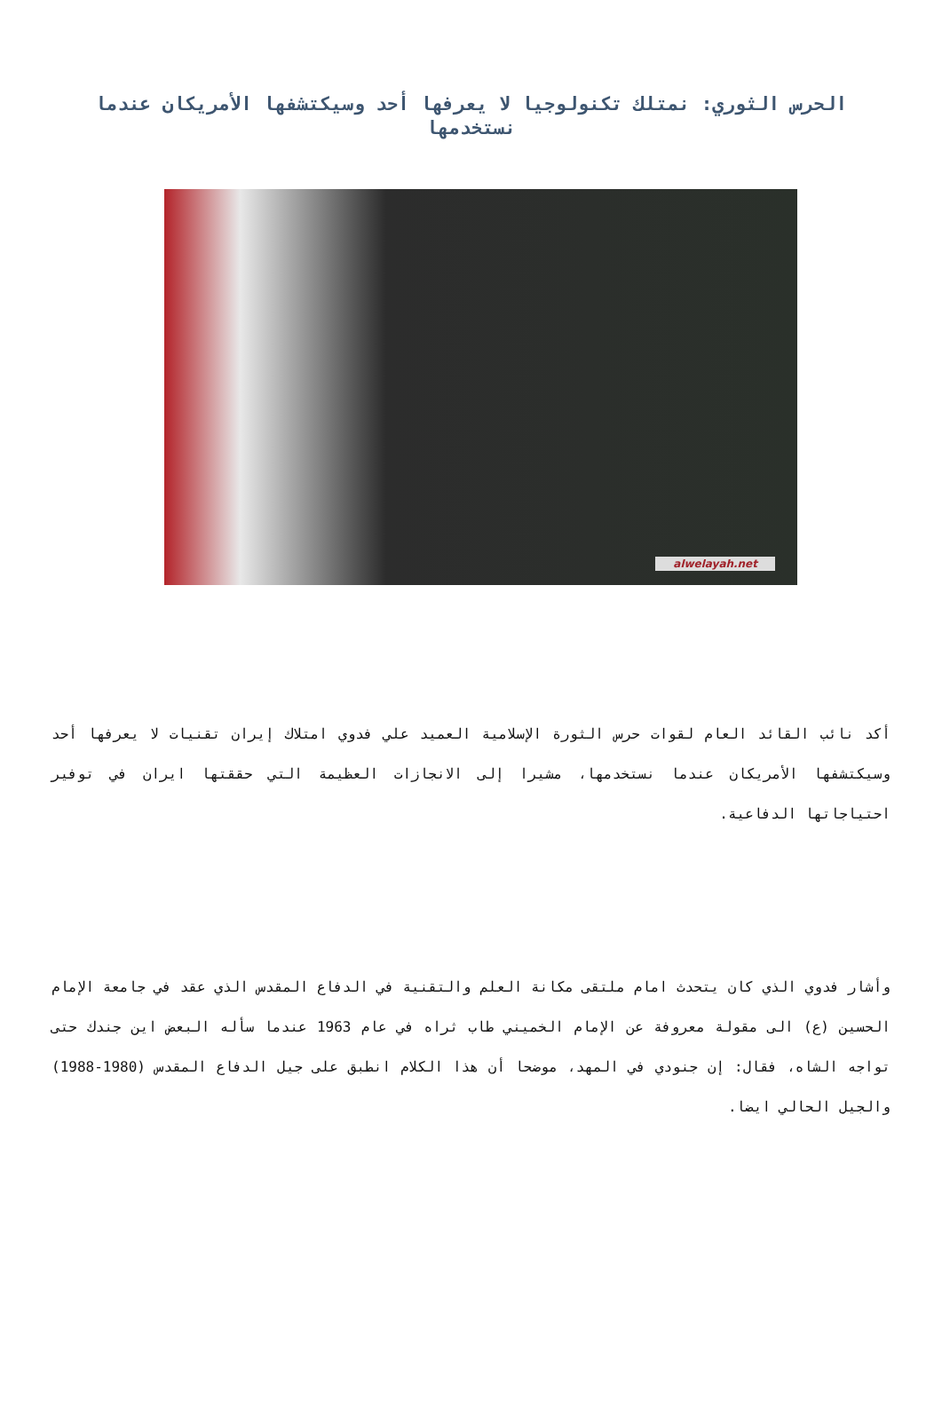الحرس الثوري: نمتلك تكنولوجيا لا يعرفها أحد وسيكتشفها الأمريكان عندما نستخدمها
alwelayah.net
أكد نائب القائد العام لقوات حرس الثورة الإسلامية العميد علي فدوي امتلاك إيران تقنيات لا يعرفها أحد وسيكتشفها الأمريكان عندما نستخدمها، مشيرا إلى الانجازات العظيمة التي حققتها ايران في توفير احتياجاتها الدفاعية.
وأشار فدوي الذي كان يتحدث امام ملتقى مكانة العلم والتقنية في الدفاع المقدس الذي عقد في جامعة الإمام الحسين (ع) الى مقولة معروفة عن الإمام الخميني طاب ثراه في عام 1963 عندما سأله البعض اين جندك حتى تواجه الشاه، فقال: إن جنودي في المهد، موضحا أن هذا الكلام انطبق على جيل الدفاع المقدس (1980-1988) والجيل الحالي ايضا.